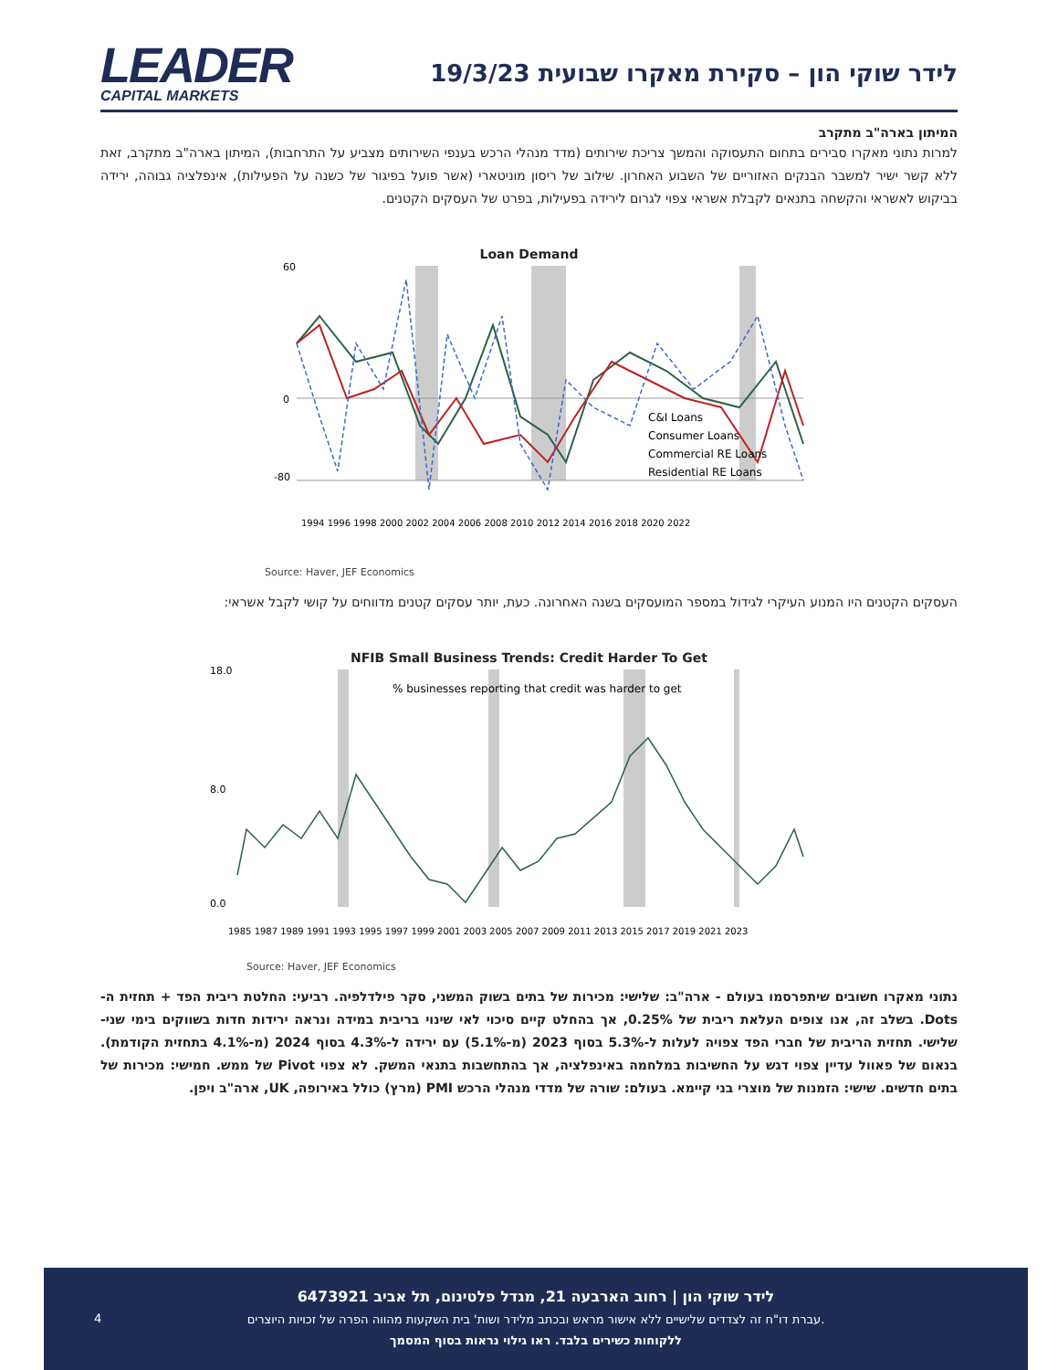LEADER
CAPITAL MARKETS
לידר שוקי הון – סקירת מאקרו שבועית 19/3/23
המיתון בארה"ב מתקרב
למרות נתוני מאקרו סבירים בתחום התעסוקה והמשך צריכת שירותים (מדד מנהלי הרכש בענפי השירותים מצביע על התרחבות), המיתון בארה"ב מתקרב, זאת ללא קשר ישיר למשבר הבנקים האזוריים של השבוע האחרון. שילוב של ריסון מוניטארי (אשר פועל בפיגור של כשנה על הפעילות), אינפלציה גבוהה, ירידה בביקוש לאשראי והקשחה בתנאים לקבלת אשראי צפוי לגרום לירידה בפעילות, בפרט של העסקים הקטנים.
Loan Demand
C&I Loans
Consumer Loans
Commercial RE Loans
Residential RE Loans
60
0
-80
1994 1996 1998 2000 2002 2004 2006 2008 2010 2012 2014 2016 2018 2020 2022
Source: Haver, JEF Economics
העסקים הקטנים היו המנוע העיקרי לגידול במספר המועסקים בשנה האחרונה. כעת, יותר עסקים קטנים מדווחים על קושי לקבל אשראי:
NFIB Small Business Trends: Credit Harder To Get
% businesses reporting that credit was harder to get
18.0
8.0
0.0
1985 1987 1989 1991 1993 1995 1997 1999 2001 2003 2005 2007 2009 2011 2013 2015 2017 2019 2021 2023
Source: Haver, JEF Economics
נתוני מאקרו חשובים שיתפרסמו בעולם - ארה"ב: שלישי: מכירות של בתים בשוק המשני, סקר פילדלפיה. רביעי: החלטת ריבית הפד + תחזית ה-Dots. בשלב זה, אנו צופים העלאת ריבית של 0.25%, אך בהחלט קיים סיכוי לאי שינוי בריבית במידה ונראה ירידות חדות בשווקים בימי שני-שלישי. תחזית הריבית של חברי הפד צפויה לעלות ל-5.3% בסוף 2023 (מ-5.1%) עם ירידה ל-4.3% בסוף 2024 (מ-4.1% בתחזית הקודמת). בנאום של פאוול עדיין צפוי דגש על החשיבות במלחמה באינפלציה, אך בהתחשבות בתנאי המשק. לא צפוי Pivot של ממש. חמישי: מכירות של בתים חדשים. שישי: הזמנות של מוצרי בני קיימא. בעולם: שורה של מדדי מנהלי הרכש PMI (מרץ) כולל באירופה, UK, ארה"ב ויפן.
4
לידר שוקי הון | רחוב הארבעה 21, מגדל פלטינום, תל אביב 6473921
עברת דו"ח זה לצדדים שלישיים ללא אישור מראש ובכתב מלידר ושות' בית השקעות מהווה הפרה של זכויות היוצרים.
ללקוחות כשירים בלבד. ראו גילוי נראות בסוף המסמך